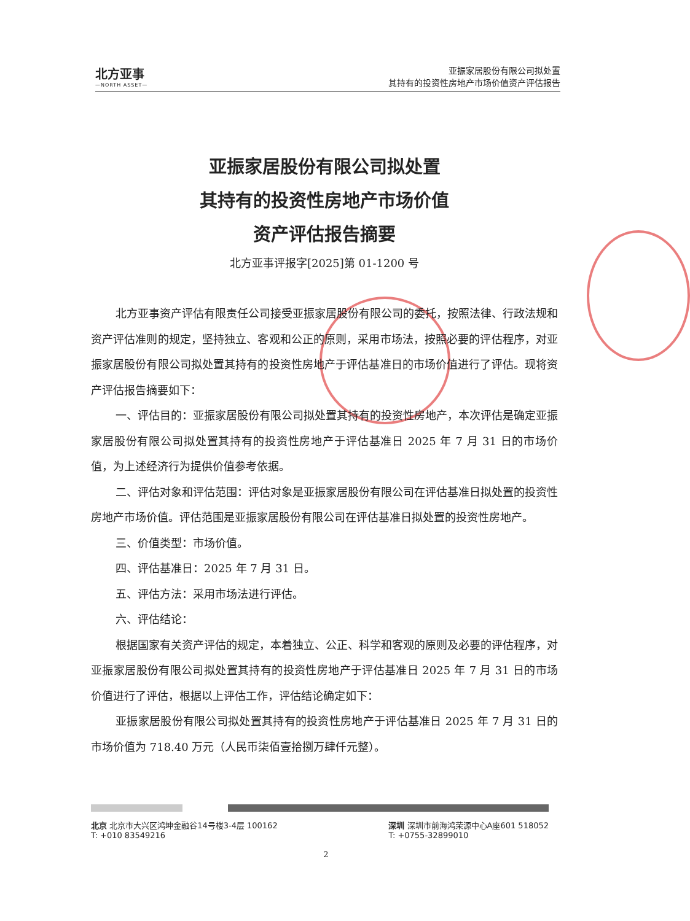北方亚事
—NORTH ASSET—
亚振家居股份有限公司拟处置
其持有的投资性房地产市场价值资产评估报告
亚振家居股份有限公司拟处置
其持有的投资性房地产市场价值
资产评估报告摘要
北方亚事评报字[2025]第 01-1200 号
北方亚事资产评估有限责任公司接受亚振家居股份有限公司的委托，按照法律、行政法规和资产评估准则的规定，坚持独立、客观和公正的原则，采用市场法，按照必要的评估程序，对亚振家居股份有限公司拟处置其持有的投资性房地产于评估基准日的市场价值进行了评估。现将资产评估报告摘要如下：
一、评估目的：亚振家居股份有限公司拟处置其持有的投资性房地产，本次评估是确定亚振家居股份有限公司拟处置其持有的投资性房地产于评估基准日 2025 年 7 月 31 日的市场价值，为上述经济行为提供价值参考依据。
二、评估对象和评估范围：评估对象是亚振家居股份有限公司在评估基准日拟处置的投资性房地产市场价值。评估范围是亚振家居股份有限公司在评估基准日拟处置的投资性房地产。
三、价值类型：市场价值。
四、评估基准日：2025 年 7 月 31 日。
五、评估方法：采用市场法进行评估。
六、评估结论：
根据国家有关资产评估的规定，本着独立、公正、科学和客观的原则及必要的评估程序，对亚振家居股份有限公司拟处置其持有的投资性房地产于评估基准日 2025 年 7 月 31 日的市场价值进行了评估，根据以上评估工作，评估结论确定如下：
亚振家居股份有限公司拟处置其持有的投资性房地产于评估基准日 2025 年 7 月 31 日的市场价值为 718.40 万元（人民币柒佰壹拾捌万肆仟元整）。
北京 北京市大兴区鸿坤金融谷14号楼3-4层 100162
T: +010 83549216
深圳 深圳市前海鸿荣源中心A座601 518052
T: +0755-32899010
2